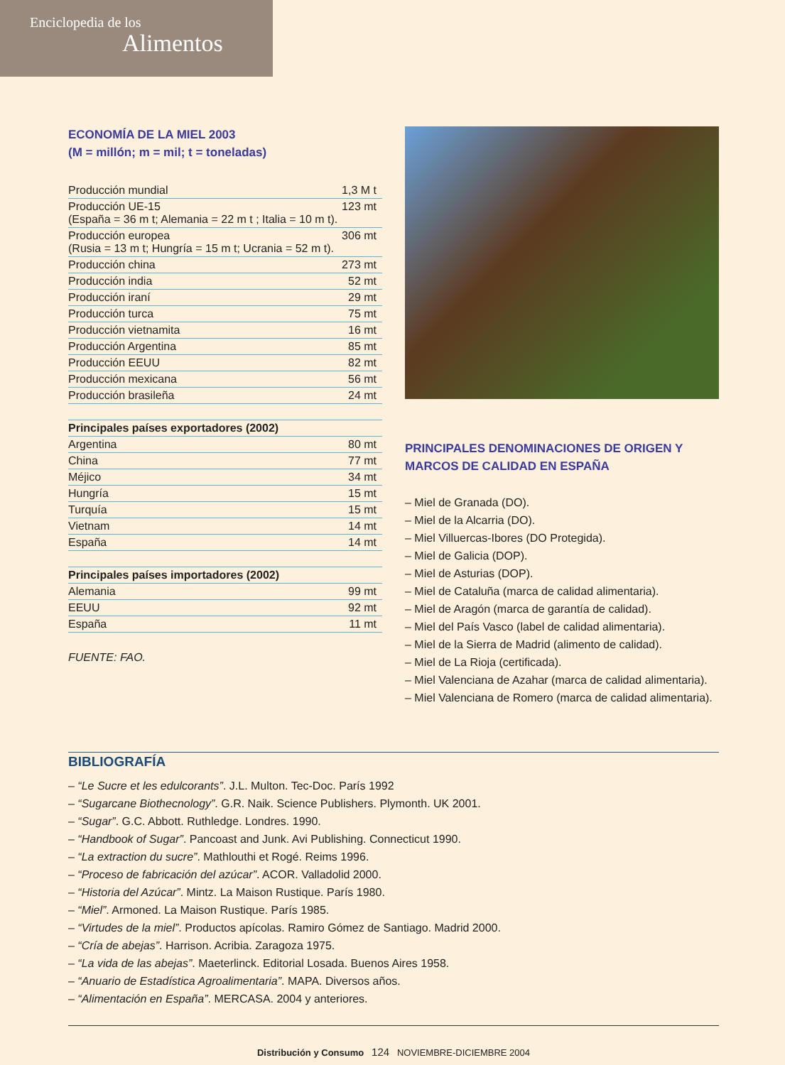Enciclopedia de los
Alimentos
ECONOMÍA DE LA MIEL 2003
(M = millón; m = mil; t = toneladas)
| Producción mundial | 1,3 M t |
| Producción UE-15 (España = 36 m t; Alemania = 22 m t ; Italia = 10 m t). | 123 mt |
| Producción europea (Rusia = 13 m t; Hungría = 15 m t; Ucrania = 52 m t). | 306 mt |
| Producción china | 273 mt |
| Producción india | 52 mt |
| Producción iraní | 29 mt |
| Producción turca | 75 mt |
| Producción vietnamita | 16 mt |
| Producción Argentina | 85 mt |
| Producción EEUU | 82 mt |
| Producción mexicana | 56 mt |
| Producción brasileña | 24 mt |
| Principales países exportadores (2002) | |
| --- | --- |
| Argentina | 80 mt |
| China | 77 mt |
| Méjico | 34 mt |
| Hungría | 15 mt |
| Turquía | 15 mt |
| Vietnam | 14 mt |
| España | 14 mt |
| Principales países importadores (2002) | |
| --- | --- |
| Alemania | 99 mt |
| EEUU | 92 mt |
| España | 11 mt |
FUENTE: FAO.
PRINCIPALES DENOMINACIONES DE ORIGEN Y MARCOS DE CALIDAD EN ESPAÑA
– Miel de Granada (DO).
– Miel de la Alcarria (DO).
– Miel Villuercas-Ibores (DO Protegida).
– Miel de Galicia (DOP).
– Miel de Asturias (DOP).
– Miel de Cataluña (marca de calidad alimentaria).
– Miel de Aragón (marca de garantía de calidad).
– Miel del País Vasco (label de calidad alimentaria).
– Miel de la Sierra de Madrid (alimento de calidad).
– Miel de La Rioja (certificada).
– Miel Valenciana de Azahar (marca de calidad alimentaria).
– Miel Valenciana de Romero (marca de calidad alimentaria).
BIBLIOGRAFÍA
– “Le Sucre et les edulcorants”. J.L. Multon. Tec-Doc. París 1992
– “Sugarcane Biothecnology”. G.R. Naik. Science Publishers. Plymonth. UK 2001.
– “Sugar”. G.C. Abbott. Ruthledge. Londres. 1990.
– “Handbook of Sugar”. Pancoast and Junk. Avi Publishing. Connecticut 1990.
– “La extraction du sucre”. Mathlouthi et Rogé. Reims 1996.
– “Proceso de fabricación del azúcar”. ACOR. Valladolid 2000.
– “Historia del Azúcar”. Mintz. La Maison Rustique. París 1980.
– “Miel”. Armoned. La Maison Rustique. París 1985.
– “Virtudes de la miel”. Productos apícolas. Ramiro Gómez de Santiago. Madrid 2000.
– “Cría de abejas”. Harrison. Acribia. Zaragoza 1975.
– “La vida de las abejas”. Maeterlinck. Editorial Losada. Buenos Aires 1958.
– “Anuario de Estadística Agroalimentaria”. MAPA. Diversos años.
– “Alimentación en España”. MERCASA. 2004 y anteriores.
Distribución y Consumo 124 NOVIEMBRE-DICIEMBRE 2004